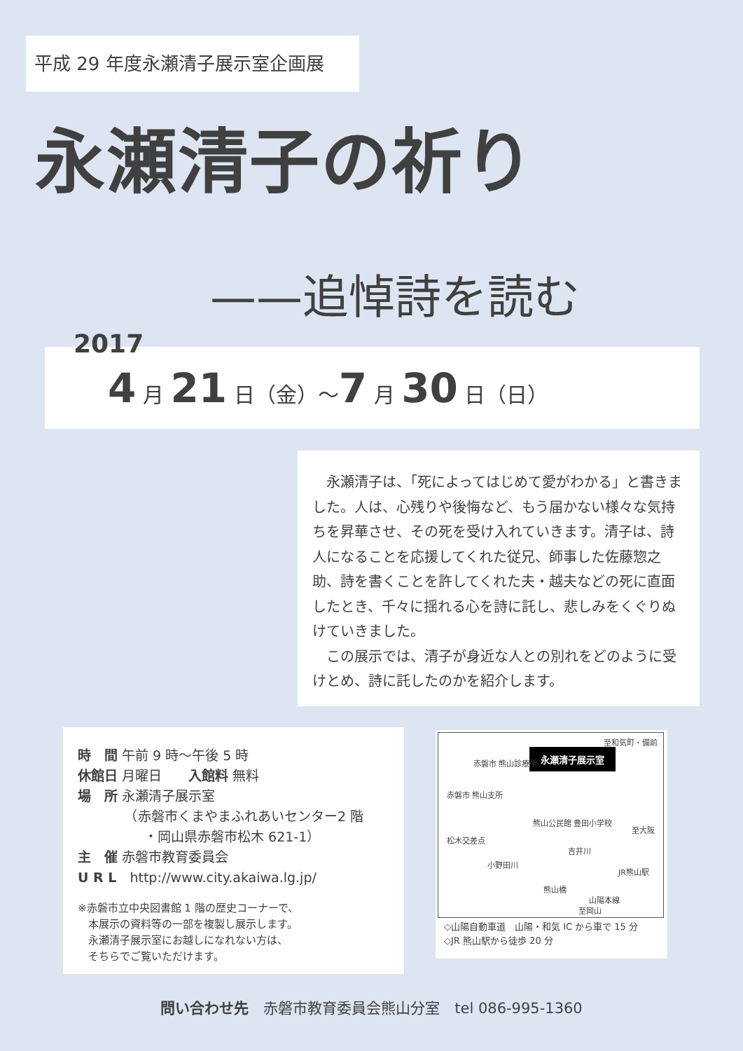平成 29 年度永瀬清子展示室企画展
永瀬清子の祈り
——追悼詩を読む
2017
4 月 21 日（金）～7 月 30 日（日）
永瀬清子は、「死によってはじめて愛がわかる」と書きました。人は、心残りや後悔など、もう届かない様々な気持ちを昇華させ、その死を受け入れていきます。清子は、詩人になることを応援してくれた従兄、師事した佐藤惣之助、詩を書くことを許してくれた夫・越夫などの死に直面したとき、千々に揺れる心を詩に託し、悲しみをくぐりぬけていきました。
この展示では、清子が身近な人との別れをどのように受けとめ、詩に託したのかを紹介します。
時　間 午前 9 時～午後 5 時
休館日 月曜日　　入館料 無料
場　所 永瀬清子展示室
　　　　（赤磐市くまやまふれあいセンター2 階
　　　　　・岡山県赤磐市松木 621-1）
主　催 赤磐市教育委員会
U R L　http://www.city.akaiwa.lg.jp/
※赤磐市立中央図書館 1 階の歴史コーナーで、
　本展示の資料等の一部を複製し展示します。
　永瀬清子展示室にお越しになれない方は、
　そちらでご覧いただけます。
永瀬清子展示室
至和気町・備前
赤磐市 熊山診療所
赤磐市 熊山支所
熊山公民館 豊田小学校
松木交差点
至大阪
吉井川
JR熊山駅
小野田川
熊山橋
山陽本線
至岡山
◇山陽自動車道　山陽・和気 IC から車で 15 分
◇JR 熊山駅から徒歩 20 分
問い合わせ先　赤磐市教育委員会熊山分室　tel 086-995-1360